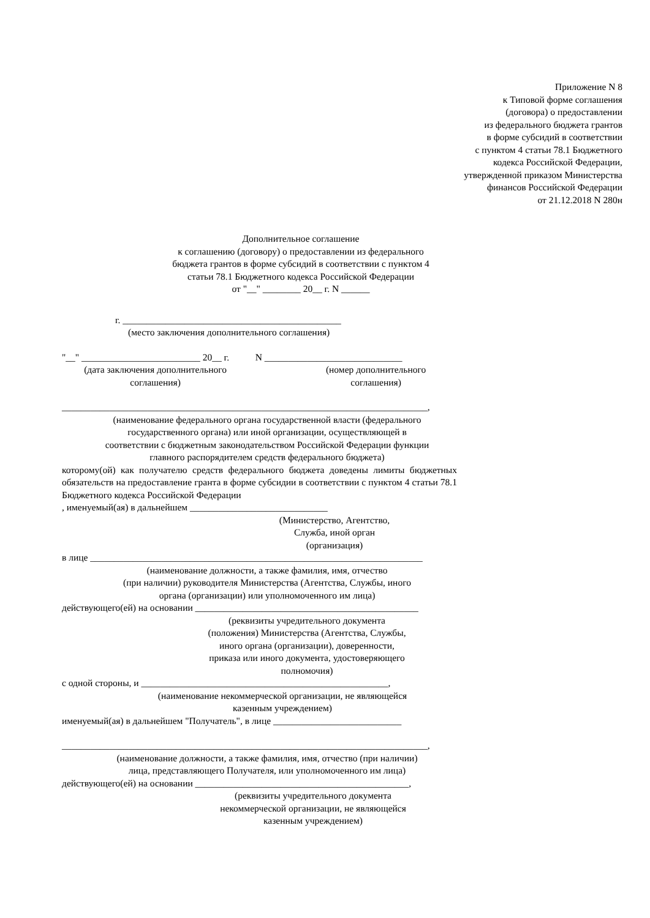Приложение N 8
к Типовой форме соглашения
(договора) о предоставлении
из федерального бюджета грантов
в форме субсидий в соответствии
с пунктом 4 статьи 78.1 Бюджетного
кодекса Российской Федерации,
утвержденной приказом Министерства
финансов Российской Федерации
от 21.12.2018 N 280н
Дополнительное соглашение
к соглашению (договору) о предоставлении из федерального
бюджета грантов в форме субсидий в соответствии с пунктом 4
статьи 78.1 Бюджетного кодекса Российской Федерации
от "__" ________ 20__ г. N ______
г. ______________________________________________
(место заключения дополнительного соглашения)
"__" _________________________ 20__ г. N _____________________________
(дата заключения дополнительного
соглашения)
(номер дополнительного
соглашения)
_____________________________________________________________________________,
(наименование федерального органа государственной власти (федерального
государственного органа) или иной организации, осуществляющей в
соответствии с бюджетным законодательством Российской Федерации функции
главного распорядителем средств федерального бюджета)
которому(ой) как получателю средств федерального бюджета доведены лимиты бюджетных обязательств на предоставление гранта в форме субсидии в соответствии с пунктом 4 статьи 78.1 Бюджетного кодекса Российской Федерации
, именуемый(ая) в дальнейшем _____________________________
(Министерство, Агентство,
Служба, иной орган
(организация)
в лице ______________________________________________________________________
(наименование должности, а также фамилия, имя, отчество
(при наличии) руководителя Министерства (Агентства, Службы, иного
органа (организации) или уполномоченного им лица)
действующего(ей) на основании _______________________________________________
(реквизиты учредительного документа
(положения) Министерства (Агентства, Службы,
иного органа (организации), доверенности,
приказа или иного документа, удостоверяющего
полномочия)
с одной стороны, и ____________________________________________________,
(наименование некоммерческой организации, не являющейся
казенным учреждением)
именуемый(ая) в дальнейшем "Получатель", в лице ___________________________
_____________________________________________________________________________,
(наименование должности, а также фамилия, имя, отчество (при наличии)
лица, представляющего Получателя, или уполномоченного им лица)
действующего(ей) на основании _____________________________________________,
(реквизиты учредительного документа
некоммерческой организации, не являющейся
казенным учреждением)